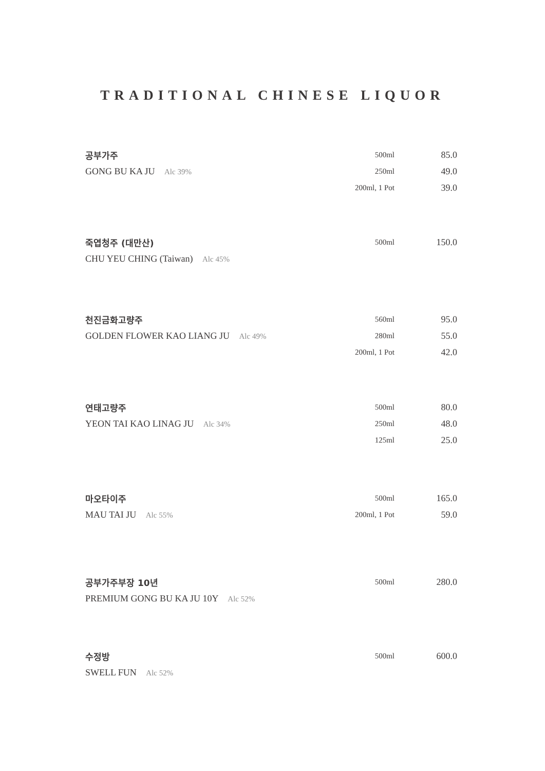TRADITIONAL CHINESE LIQUOR
| 공부가주 | 500ml | 85.0 |
| GONG BU KA JU Alc 39% | 250ml | 49.0 |
| | 200ml, 1 Pot | 39.0 |
| 죽엽청주 (대만산) | 500ml | 150.0 |
| CHU YEU CHING (Taiwan) Alc 45% | | |
| 천진금화고량주 | 560ml | 95.0 |
| GOLDEN FLOWER KAO LIANG JU Alc 49% | 280ml | 55.0 |
| | 200ml, 1 Pot | 42.0 |
| 연태고량주 | 500ml | 80.0 |
| YEON TAI KAO LINAG JU Alc 34% | 250ml | 48.0 |
| | 125ml | 25.0 |
| 마오타이주 | 500ml | 165.0 |
| MAU TAI JU Alc 55% | 200ml, 1 Pot | 59.0 |
| 공부가주부장 10년 | 500ml | 280.0 |
| PREMIUM GONG BU KA JU 10Y Alc 52% | | |
| 수정방 | 500ml | 600.0 |
| SWELL FUN Alc 52% | | |